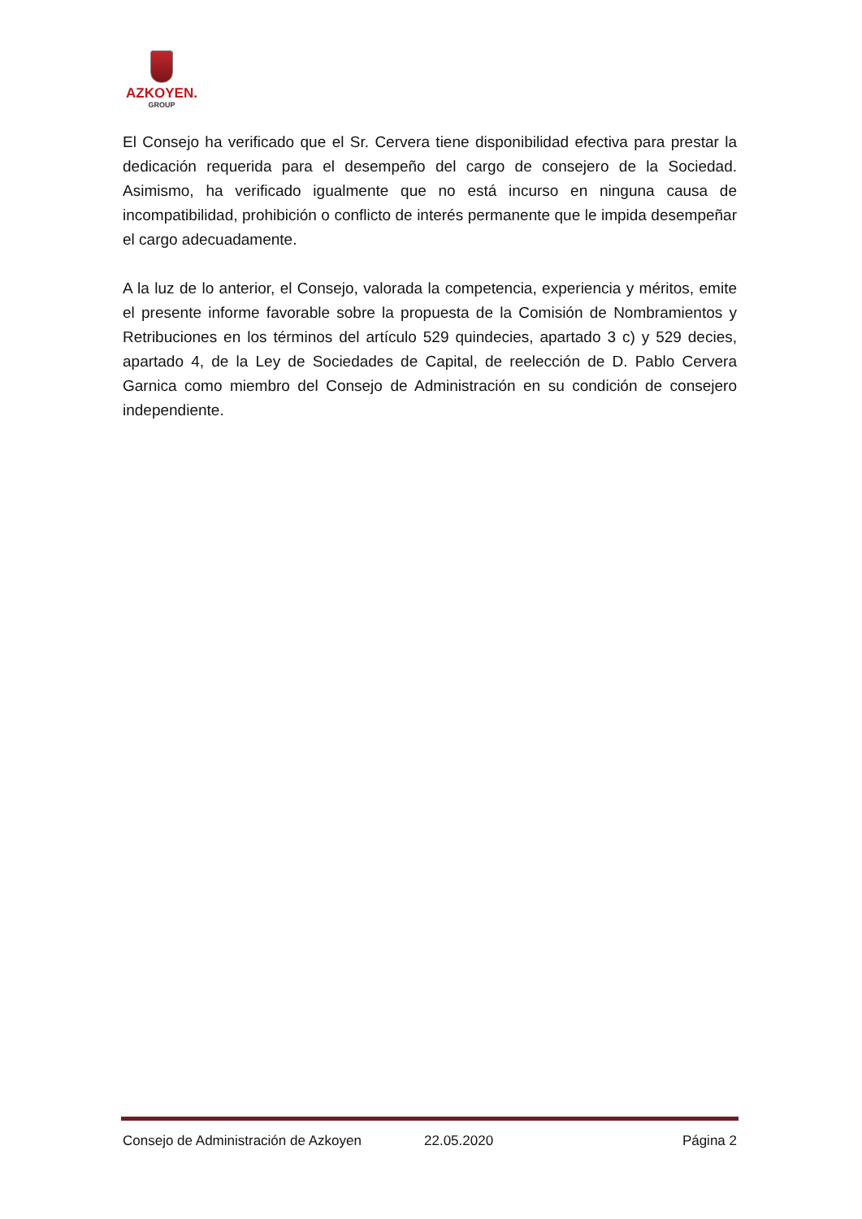AZKOYEN.
GROUP
El Consejo ha verificado que el Sr. Cervera tiene disponibilidad efectiva para prestar la dedicación requerida para el desempeño del cargo de consejero de la Sociedad. Asimismo, ha verificado igualmente que no está incurso en ninguna causa de incompatibilidad, prohibición o conflicto de interés permanente que le impida desempeñar el cargo adecuadamente.
A la luz de lo anterior, el Consejo, valorada la competencia, experiencia y méritos, emite el presente informe favorable sobre la propuesta de la Comisión de Nombramientos y Retribuciones en los términos del artículo 529 quindecies, apartado 3 c) y 529 decies, apartado 4, de la Ley de Sociedades de Capital, de reelección de D. Pablo Cervera Garnica como miembro del Consejo de Administración en su condición de consejero independiente.
Consejo de Administración de Azkoyen 22.05.2020 Página 2